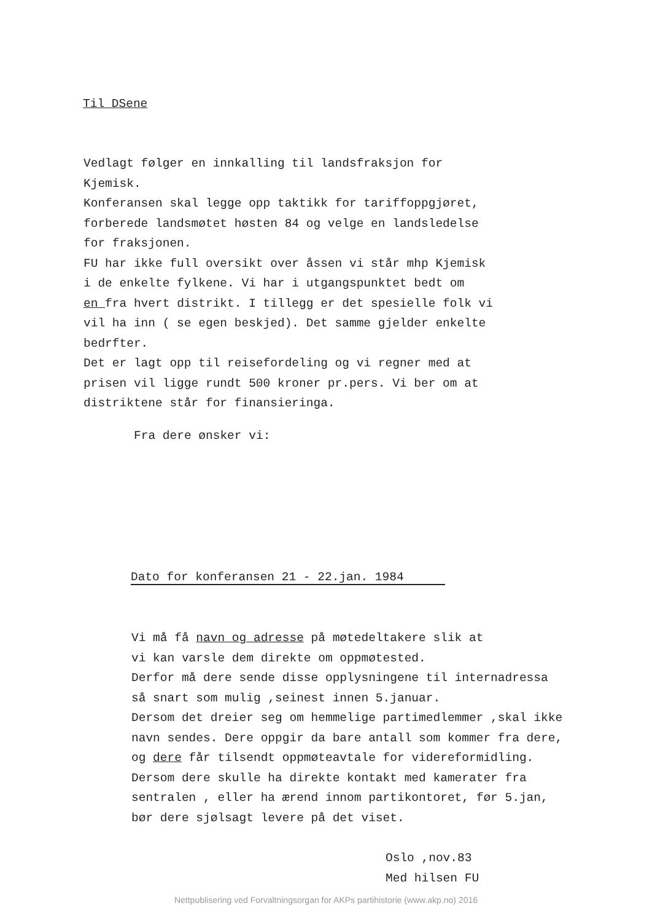Til DSene
Vedlagt følger en innkalling til landsfraksjon for
Kjemisk.
Konferansen skal legge opp taktikk for tariffoppgjøret,
forberede landsmøtet høsten 84 og velge en landsledelse
for fraksjonen.
FU har ikke full oversikt over åssen vi står mhp Kjemisk
i de enkelte fylkene. Vi har i utgangspunktet bedt om
en fra hvert distrikt. I tillegg er det spesielle folk vi
vil ha inn ( se egen beskjed). Det samme gjelder enkelte
bedrfter.
Det er lagt opp til reisefordeling og vi regner med at
prisen vil ligge rundt 500 kroner pr.pers. Vi ber om at
distriktene står for finansieringa.
Fra dere ønsker vi:
Dato for konferansen 21 - 22.jan. 1984
Vi må få navn og adresse på møtedeltakere slik at
vi kan varsle dem direkte om oppmøtested.
Derfor må dere sende disse opplysningene til internadressa
så snart som mulig ,seinest innen 5.januar.
Dersom det dreier seg om hemmelige partimedlemmer ,skal ikke
navn sendes. Dere oppgir da bare antall som kommer fra dere,
og dere får tilsendt oppmøteavtale for videreformidling.
Dersom dere skulle ha direkte kontakt med kamerater fra
sentralen , eller ha ærend innom partikontoret, før 5.jan,
bør dere sjølsagt levere på det viset.
Oslo ,nov.83
Med hilsen FU
Nettpublisering ved Forvaltningsorgan for AKPs partihistorie (www.akp.no) 2016